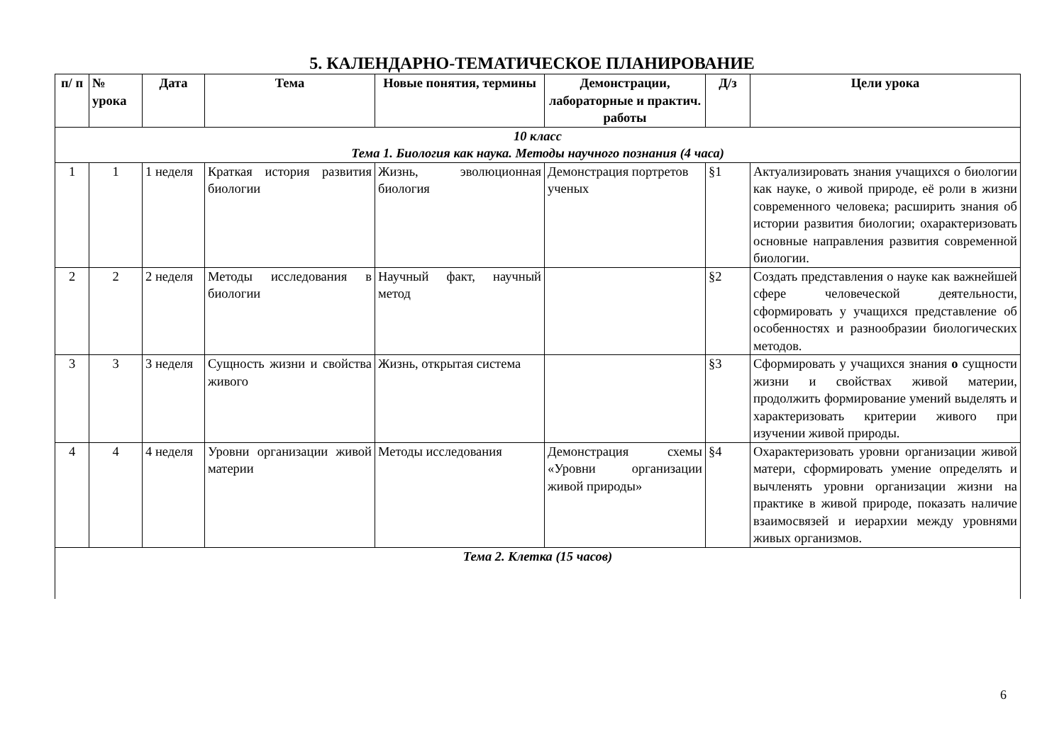5. КАЛЕНДАРНО-ТЕМАТИЧЕСКОЕ ПЛАНИРОВАНИЕ
| п/ п | № урока | Дата | Тема | Новые понятия, термины | Демонстрации, лабораторные и практич. работы | Д/з | Цели урока |
| --- | --- | --- | --- | --- | --- | --- | --- |
| 10 класс Тема 1. Биология как наука. Методы научного познания (4 часа) | | | | | | | |
| 1 | 1 | 1 неделя | Краткая история развития биологии | Жизнь, эволюционная биология | Демонстрация портретов ученых | §1 | Актуализировать знания учащихся о биологии как науке, о живой природе, её роли в жизни современного человека; расширить знания об истории развития биологии; охарактеризовать основные направления развития современной биологии. |
| 2 | 2 | 2 неделя | Методы исследования в биологии | Научный факт, научный метод | | §2 | Создать представления о науке как важнейшей сфере человеческой деятельности, сформировать у учащихся представление об особенностях и разнообразии биологических методов. |
| 3 | 3 | 3 неделя | Сущность жизни и свойства живого | Жизнь, открытая система | | §3 | Сформировать у учащихся знания о сущности жизни и свойствах живой материи, продолжить формирование умений выделять и характеризовать критерии живого при изучении живой природы. |
| 4 | 4 | 4 неделя | Уровни организации живой материи | Методы исследования | Демонстрация схемы «Уровни организации живой природы» | §4 | Охарактеризовать уровни организации живой матери, сформировать умение определять и вычленять уровни организации жизни на практике в живой природе, показать наличие взаимосвязей и иерархии между уровнями живых организмов. |
| Тема 2. Клетка (15 часов) | | | | | | | |
6